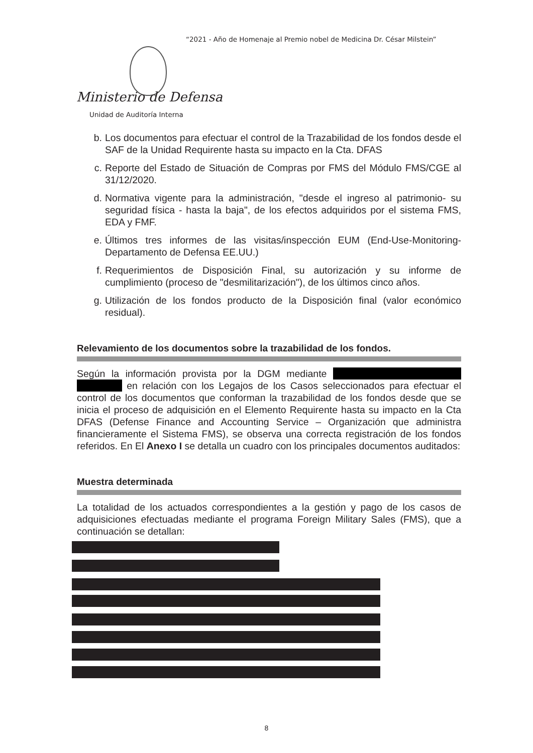“2021 - Año de Homenaje al Premio nobel de Medicina Dr. César Milstein”
Ministerio de Defensa
Unidad de Auditoría Interna
b. Los documentos para efectuar el control de la Trazabilidad de los fondos desde el SAF de la Unidad Requirente hasta su impacto en la Cta. DFAS
c. Reporte del Estado de Situación de Compras por FMS del Módulo FMS/CGE al 31/12/2020.
d. Normativa vigente para la administración, "desde el ingreso al patrimonio- su seguridad física - hasta la baja", de los efectos adquiridos por el sistema FMS, EDA y FMF.
e. Últimos tres informes de las visitas/inspección EUM (End-Use-Monitoring- Departamento de Defensa EE.UU.)
f. Requerimientos de Disposición Final, su autorización y su informe de cumplimiento (proceso de "desmilitarización"), de los últimos cinco años.
g. Utilización de los fondos producto de la Disposición final (valor económico residual).
Relevamiento de los documentos sobre la trazabilidad de los fondos.
Según la información provista por la DGM mediante en relación con los Legajos de los Casos seleccionados para efectuar el control de los documentos que conforman la trazabilidad de los fondos desde que se inicia el proceso de adquisición en el Elemento Requirente hasta su impacto en la Cta DFAS (Defense Finance and Accounting Service – Organización que administra financieramente el Sistema FMS), se observa una correcta registración de los fondos referidos. En El Anexo I se detalla un cuadro con los principales documentos auditados:
Muestra determinada
La totalidad de los actuados correspondientes a la gestión y pago de los casos de adquisiciones efectuadas mediante el programa Foreign Military Sales (FMS), que a continuación se detallan:
8